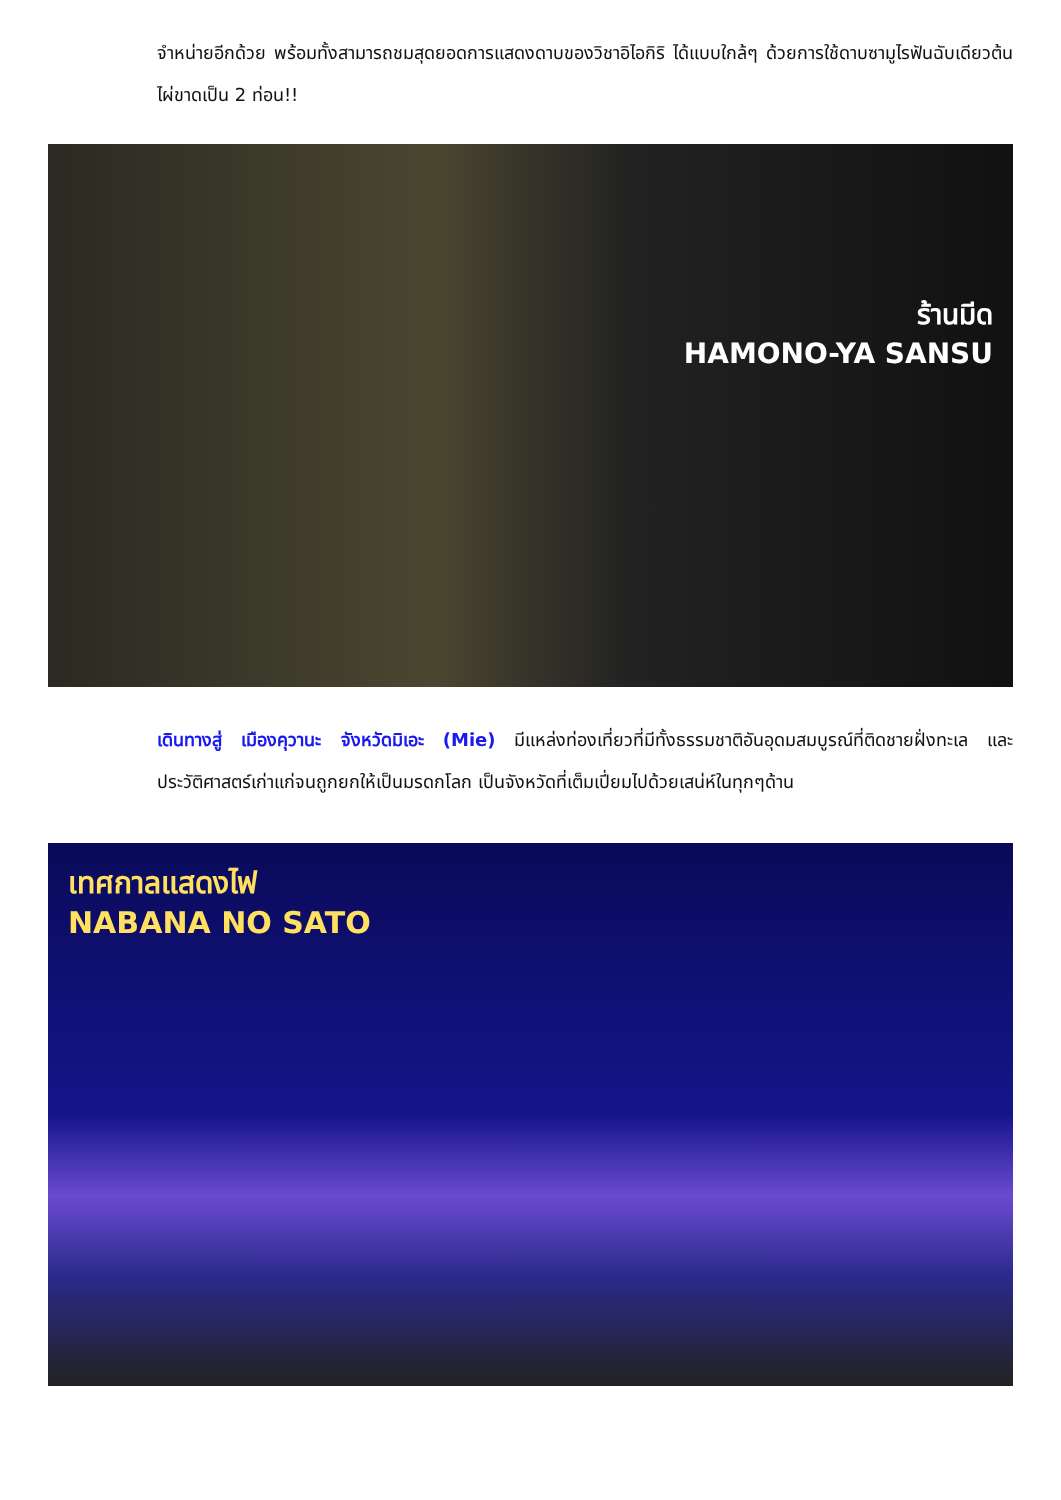จำหน่ายอีกด้วย พร้อมทั้งสามารถชมสุดยอดการแสดงดาบของวิชาอิไอกิริ ได้แบบใกล้ๆ ด้วยการใช้ดาบซามูไรฟันฉับเดียวต้นไผ่ขาดเป็น 2 ท่อน!!
ร้านมีด
HAMONO-YA SANSU
เดินทางสู่ เมืองคุวานะ จังหวัดมิเอะ (Mie) มีแหล่งท่องเที่ยวที่มีทั้งธรรมชาติอันอุดมสมบูรณ์ที่ติดชายฝั่งทะเล และประวัติศาสตร์เก่าแก่จนถูกยกให้เป็นมรดกโลก เป็นจังหวัดที่เต็มเปี่ยมไปด้วยเสน่ห์ในทุกๆด้าน
เทศกาลแสดงไฟ
NABANA NO SATO